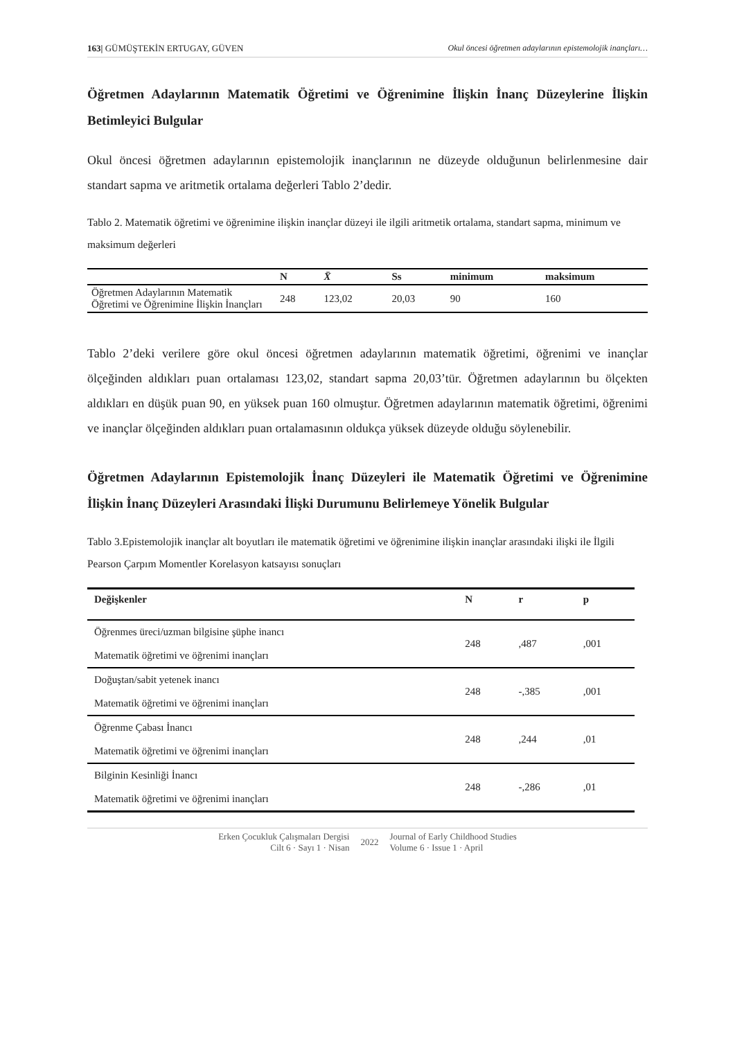163| GÜMÜŞTEKİN ERTUGAY, GÜVEN Okul öncesi öğretmen adaylarının epistemolojik inançları…
Öğretmen Adaylarının Matematik Öğretimi ve Öğrenimine İlişkin İnanç Düzeylerine İlişkin Betimleyici Bulgular
Okul öncesi öğretmen adaylarının epistemolojik inançlarının ne düzeyde olduğunun belirlenmesine dair standart sapma ve aritmetik ortalama değerleri Tablo 2’dedir.
Tablo 2. Matematik öğretimi ve öğrenimine ilişkin inançlar düzeyi ile ilgili aritmetik ortalama, standart sapma, minimum ve maksimum değerleri
| | N | X̄ | Ss | minimum | maksimum |
| --- | --- | --- | --- | --- | --- |
| Öğretmen Adaylarının Matematik Öğretimi ve Öğrenimine İlişkin İnançları | 248 | 123,02 | 20,03 | 90 | 160 |
Tablo 2’deki verilere göre okul öncesi öğretmen adaylarının matematik öğretimi, öğrenimi ve inançlar ölçeğinden aldıkları puan ortalaması 123,02, standart sapma 20,03’tür. Öğretmen adaylarının bu ölçekten aldıkları en düşük puan 90, en yüksek puan 160 olmuştur. Öğretmen adaylarının matematik öğretimi, öğrenimi ve inançlar ölçeğinden aldıkları puan ortalamasının oldukça yüksek düzeyde olduğu söylenebilir.
Öğretmen Adaylarının Epistemolojik İnanç Düzeyleri ile Matematik Öğretimi ve Öğrenimine İlişkin İnanç Düzeyleri Arasındaki İlişki Durumunu Belirlemeye Yönelik Bulgular
Tablo 3.Epistemolojik inançlar alt boyutları ile matematik öğretimi ve öğrenimine ilişkin inançlar arasındaki ilişki ile İlgili Pearson Çarpım Momentler Korelasyon katsayısı sonuçları
| Değişkenler | N | r | p |
| --- | --- | --- | --- |
| Öğrenmes üreci/uzman bilgisine şüphe inancı Matematik öğretimi ve öğrenimi inançları | 248 | ,487 | ,001 |
| Doğuştan/sabit yetenek inancı Matematik öğretimi ve öğrenimi inançları | 248 | -,385 | ,001 |
| Öğrenme Çabası İnancı Matematik öğretimi ve öğrenimi inançları | 248 | ,244 | ,01 |
| Bilginin Kesinliği İnancı Matematik öğretimi ve öğrenimi inançları | 248 | -,286 | ,01 |
Erken Çocukluk Çalışmaları Dergisi
Cilt 6 · Sayı 1 · Nisan
2022
Journal of Early Childhood Studies
Volume 6 · Issue 1 · April